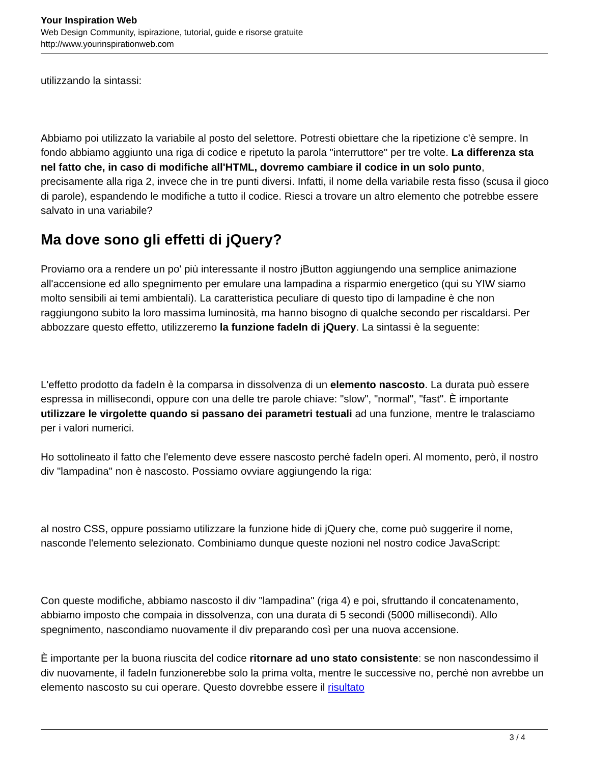Your Inspiration Web
Web Design Community, ispirazione, tutorial, guide e risorse gratuite
http://www.yourinspirationweb.com
utilizzando la sintassi:
Abbiamo poi utilizzato la variabile al posto del selettore. Potresti obiettare che la ripetizione c'è sempre. In fondo abbiamo aggiunto una riga di codice e ripetuto la parola "interruttore" per tre volte. La differenza sta nel fatto che, in caso di modifiche all'HTML, dovremo cambiare il codice in un solo punto, precisamente alla riga 2, invece che in tre punti diversi. Infatti, il nome della variabile resta fisso (scusa il gioco di parole), espandendo le modifiche a tutto il codice. Riesci a trovare un altro elemento che potrebbe essere salvato in una variabile?
Ma dove sono gli effetti di jQuery?
Proviamo ora a rendere un po' più interessante il nostro jButton aggiungendo una semplice animazione all'accensione ed allo spegnimento per emulare una lampadina a risparmio energetico (qui su YIW siamo molto sensibili ai temi ambientali). La caratteristica peculiare di questo tipo di lampadine è che non raggiungono subito la loro massima luminosità, ma hanno bisogno di qualche secondo per riscaldarsi. Per abbozzare questo effetto, utilizzeremo la funzione fadeIn di jQuery. La sintassi è la seguente:
L'effetto prodotto da fadeIn è la comparsa in dissolvenza di un elemento nascosto. La durata può essere espressa in millisecondi, oppure con una delle tre parole chiave: "slow", "normal", "fast". È importante utilizzare le virgolette quando si passano dei parametri testuali ad una funzione, mentre le tralasciamo per i valori numerici.
Ho sottolineato il fatto che l'elemento deve essere nascosto perché fadeIn operi. Al momento, però, il nostro div "lampadina" non è nascosto. Possiamo ovviare aggiungendo la riga:
al nostro CSS, oppure possiamo utilizzare la funzione hide di jQuery che, come può suggerire il nome, nasconde l'elemento selezionato. Combiniamo dunque queste nozioni nel nostro codice JavaScript:
Con queste modifiche, abbiamo nascosto il div "lampadina" (riga 4) e poi, sfruttando il concatenamento, abbiamo imposto che compaia in dissolvenza, con una durata di 5 secondi (5000 millisecondi). Allo spegnimento, nascondiamo nuovamente il div preparando così per una nuova accensione.
È importante per la buona riuscita del codice ritornare ad uno stato consistente: se non nascondessimo il div nuovamente, il fadeIn funzionerebbe solo la prima volta, mentre le successive no, perché non avrebbe un elemento nascosto su cui operare. Questo dovrebbe essere il risultato
3 / 4